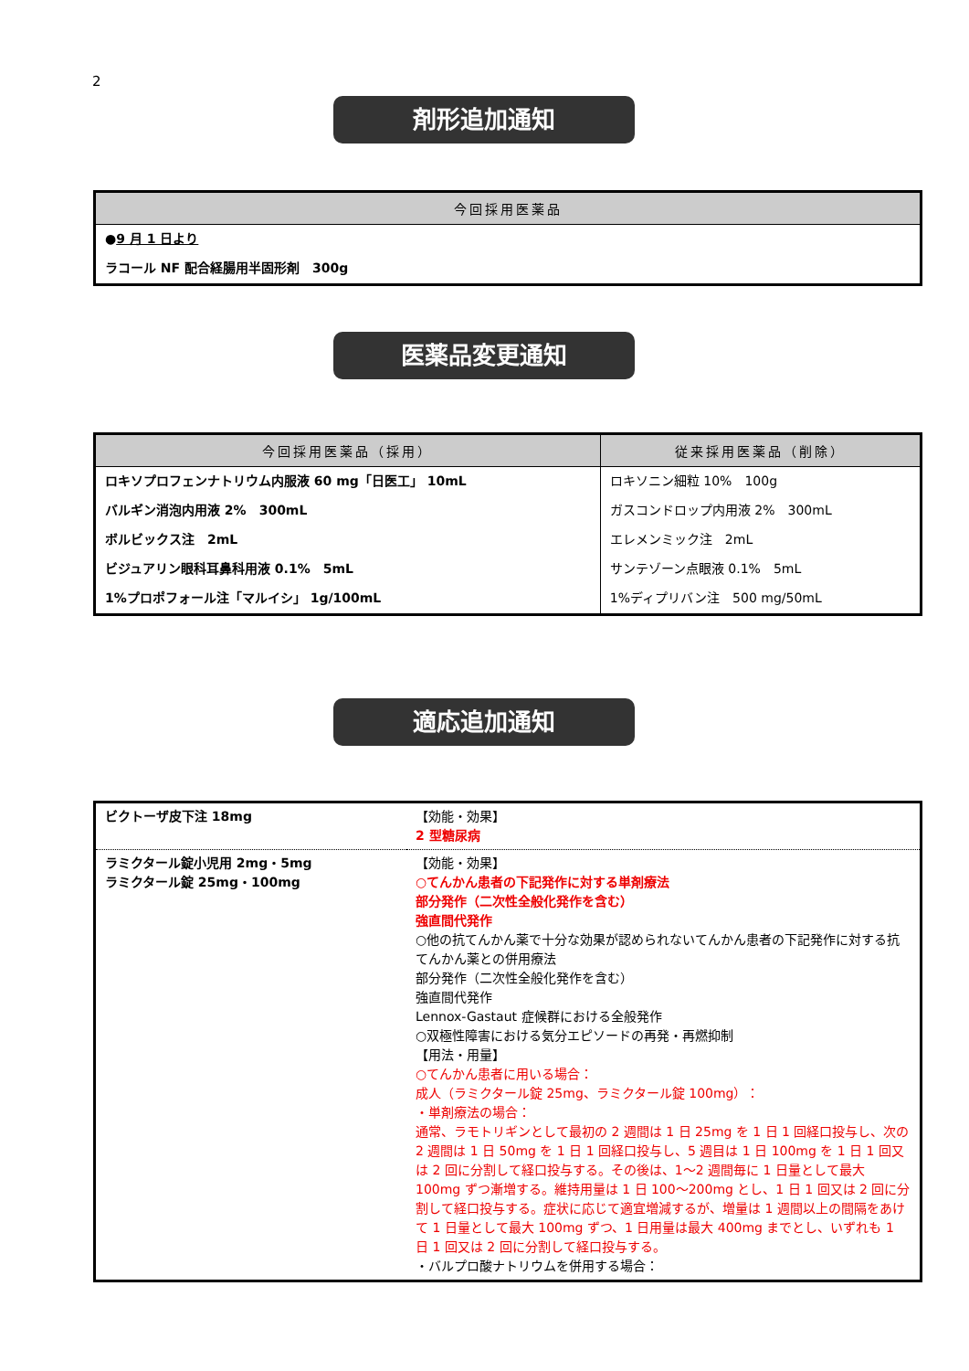2
剤形追加通知
| 今回採用医薬品 |
| --- |
| ● 9 月 1 日より |
| ラコール NF 配合経腸用半固形剤 300g |
医薬品変更通知
| 今回採用医薬品（採用） | 従来採用医薬品（削除） |
| --- | --- |
| ロキソプロフェンナトリウム内服液 60 mg「日医工」 10mL | ロキソニン細粒 10% 100g |
| バルギン消泡内用液 2% 300mL | ガスコンドロップ内用液 2% 300mL |
| ボルビックス注 2mL | エレメンミック注 2mL |
| ビジュアリン眼科耳鼻科用液 0.1% 5mL | サンテゾーン点眼液 0.1% 5mL |
| 1%プロポフォール注「マルイシ」 1g/100mL | 1%ディプリバン注 500 mg/50mL |
適応追加通知
| ビクトーザ皮下注 18mg | 【効能・効果】 2 型糖尿病 |
| ラミクタール錠小児用 2mg・5mg ラミクタール錠 25mg・100mg | 【効能・効果】 ○てんかん患者の下記発作に対する単剤療法 部分発作（二次性全般化発作を含む） 強直間代発作 ○他の抗てんかん薬で十分な効果が認められないてんかん患者の下記発作に対する抗てんかん薬との併用療法 部分発作（二次性全般化発作を含む） 強直間代発作 Lennox-Gastaut 症候群における全般発作 ○双極性障害における気分エピソードの再発・再燃抑制 【用法・用量】 ○てんかん患者に用いる場合： 成人（ラミクタール錠 25mg、ラミクタール錠 100mg）： ・単剤療法の場合： 通常、ラモトリギンとして最初の 2 週間は 1 日 25mg を 1 日 1 回経口投与し、次の 2 週間は 1 日 50mg を 1 日 1 回経口投与し、5 週目は 1 日 100mg を 1 日 1 回又は 2 回に分割して経口投与する。その後は、1～2 週間毎に 1 日量として最大 100mg ずつ漸増する。維持用量は 1 日 100～200mg とし、1 日 1 回又は 2 回に分割して経口投与する。症状に応じて適宜増減するが、増量は 1 週間以上の間隔をあけて 1 日量として最大 100mg ずつ、1 日用量は最大 400mg までとし、いずれも 1 日 1 回又は 2 回に分割して経口投与する。 ・バルプロ酸ナトリウムを併用する場合： |